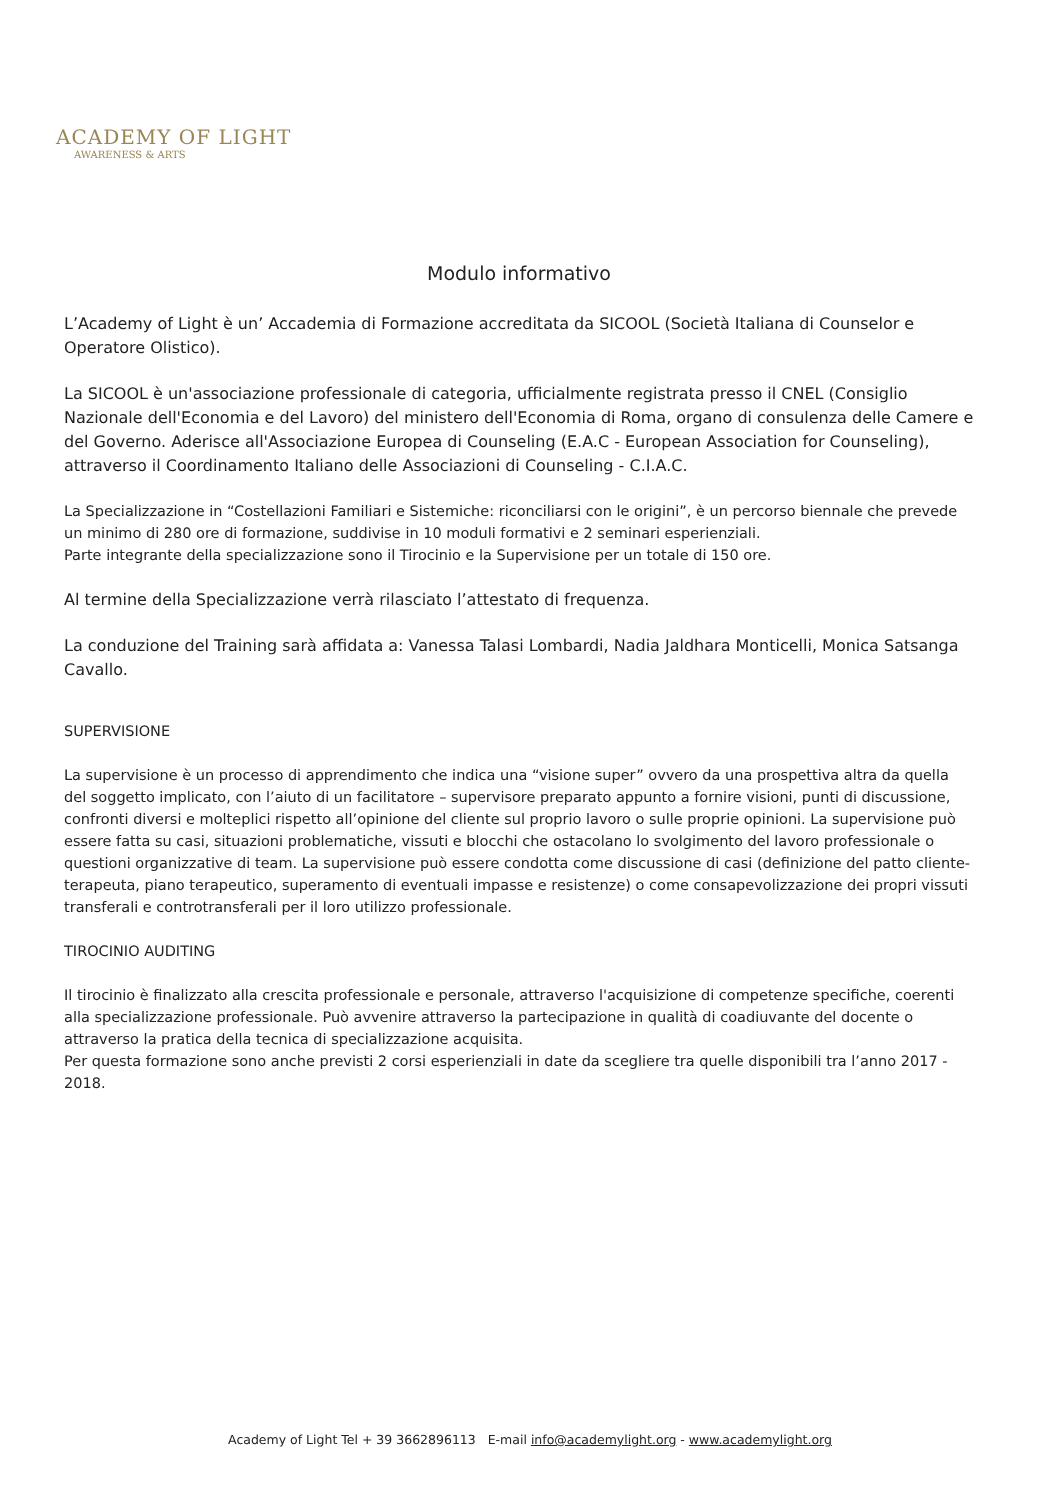ACADEMY OF LIGHT
AWARENESS & ARTS
Modulo informativo
L’Academy of Light è un’ Accademia di Formazione accreditata da SICOOL (Società Italiana di Counselor e Operatore Olistico).
La SICOOL è un'associazione professionale di categoria, ufficialmente registrata presso il CNEL (Consiglio Nazionale dell'Economia e del Lavoro) del ministero dell'Economia di Roma, organo di consulenza delle Camere e del Governo. Aderisce all'Associazione Europea di Counseling (E.A.C - European Association for Counseling), attraverso il Coordinamento Italiano delle Associazioni di Counseling - C.I.A.C.
La Specializzazione in “Costellazioni Familiari e Sistemiche: riconciliarsi con le origini”, è un percorso biennale che prevede un minimo di 280 ore di formazione, suddivise in 10 moduli formativi e 2 seminari esperienziali.
Parte integrante della specializzazione sono il Tirocinio e la Supervisione per un totale di 150 ore.
Al termine della Specializzazione verrà rilasciato l’attestato di frequenza.
La conduzione del Training sarà affidata a: Vanessa Talasi Lombardi, Nadia Jaldhara Monticelli, Monica Satsanga Cavallo.
SUPERVISIONE
La supervisione è un processo di apprendimento che indica una “visione super” ovvero da una prospettiva altra da quella del soggetto implicato, con l’aiuto di un facilitatore – supervisore preparato appunto a fornire visioni, punti di discussione, confronti diversi e molteplici rispetto all’opinione del cliente sul proprio lavoro o sulle proprie opinioni. La supervisione può essere fatta su casi, situazioni problematiche, vissuti e blocchi che ostacolano lo svolgimento del lavoro professionale o questioni organizzative di team. La supervisione può essere condotta come discussione di casi (definizione del patto cliente-terapeuta, piano terapeutico, superamento di eventuali impasse e resistenze) o come consapevolizzazione dei propri vissuti transferali e controtransferali per il loro utilizzo professionale.
TIROCINIO AUDITING
Il tirocinio è finalizzato alla crescita professionale e personale, attraverso l'acquisizione di competenze specifiche, coerenti alla specializzazione professionale. Può avvenire attraverso la partecipazione in qualità di coadiuvante del docente o attraverso la pratica della tecnica di specializzazione acquisita.
Per questa formazione sono anche previsti 2 corsi esperienziali in date da scegliere tra quelle disponibili tra l’anno 2017 - 2018.
Academy of Light Tel + 39 3662896113 E-mail info@academylight.org - www.academylight.org